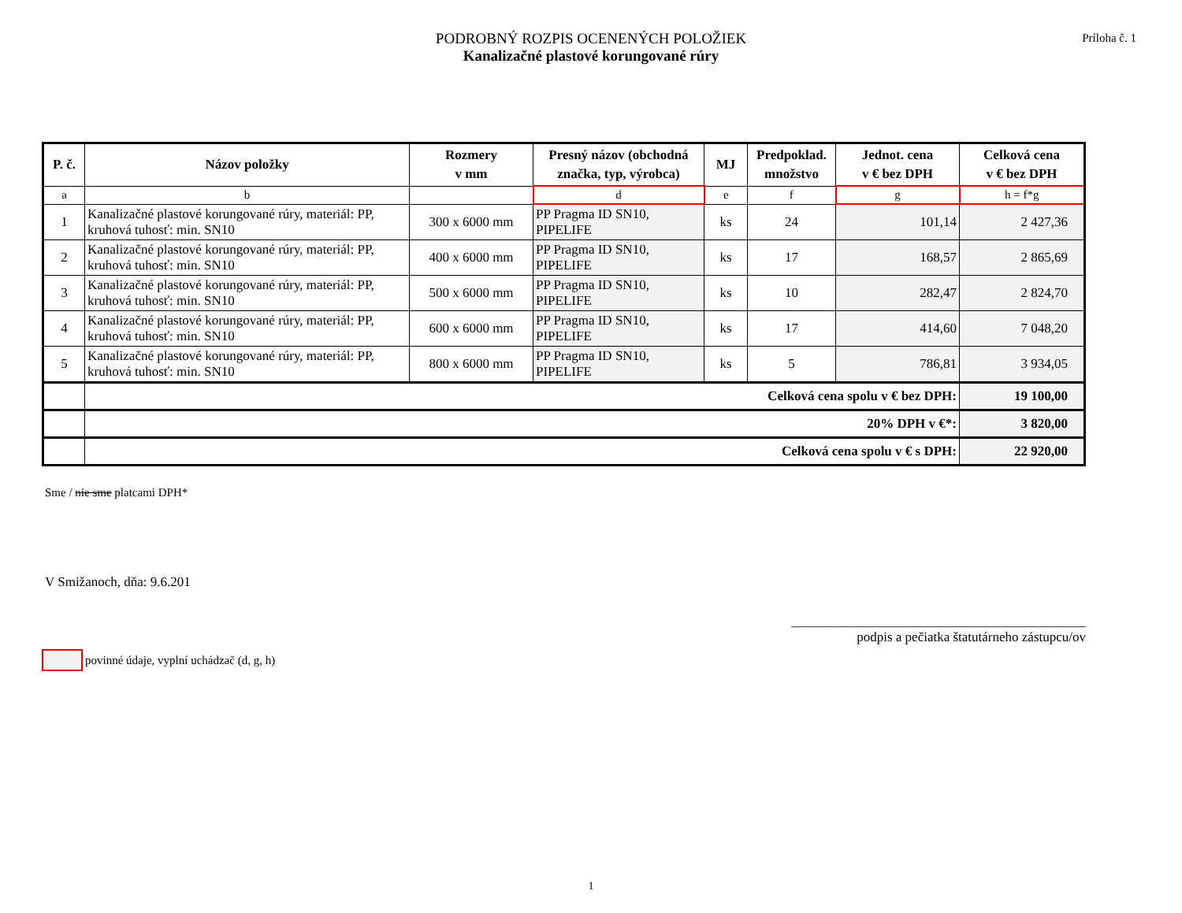PODROBNÝ ROZPIS OCENENÝCH POLOŽIEK
Kanalizačné plastové korungované rúry
Príloha č. 1
| P. č. | Názov položky | Rozmery v mm | Presný názov (obchodná značka, typ, výrobca) | MJ | Predpoklad. množstvo | Jednot. cena v € bez DPH | Celková cena v € bez DPH |
| --- | --- | --- | --- | --- | --- | --- | --- |
| a | b | | d | e | f | g | h = f*g |
| 1 | Kanalizačné plastové korungované rúry, materiál: PP, kruhová tuhosť: min. SN10 | 300 x 6000 mm | PP Pragma ID SN10, PIPELIFE | ks | 24 | 101,14 | 2 427,36 |
| 2 | Kanalizačné plastové korungované rúry, materiál: PP, kruhová tuhosť: min. SN10 | 400 x 6000 mm | PP Pragma ID SN10, PIPELIFE | ks | 17 | 168,57 | 2 865,69 |
| 3 | Kanalizačné plastové korungované rúry, materiál: PP, kruhová tuhosť: min. SN10 | 500 x 6000 mm | PP Pragma ID SN10, PIPELIFE | ks | 10 | 282,47 | 2 824,70 |
| 4 | Kanalizačné plastové korungované rúry, materiál: PP, kruhová tuhosť: min. SN10 | 600 x 6000 mm | PP Pragma ID SN10, PIPELIFE | ks | 17 | 414,60 | 7 048,20 |
| 5 | Kanalizačné plastové korungované rúry, materiál: PP, kruhová tuhosť: min. SN10 | 800 x 6000 mm | PP Pragma ID SN10, PIPELIFE | ks | 5 | 786,81 | 3 934,05 |
| | Celková cena spolu v € bez DPH: | | | | | | 19 100,00 |
| | 20% DPH v €*: | | | | | | 3 820,00 |
| | Celková cena spolu v € s DPH: | | | | | | 22 920,00 |
Sme / nie sme platcami DPH*
V Smižanoch, dňa: 9.6.201
____________________________________________
podpis a pečiatka štatutárneho zástupcu/ov
povinné údaje, vyplní uchádzač (d, g, h)
1